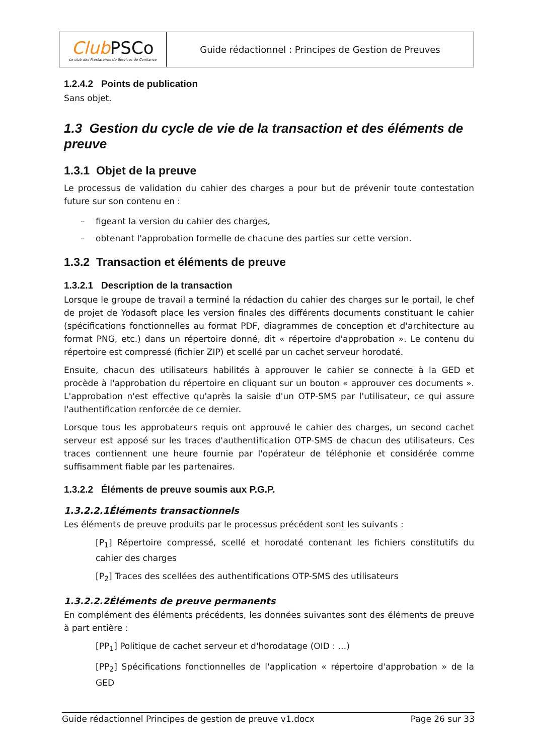| Club PSCo Le club des Prestataires de Services de Confiance | Guide rédactionnel : Principes de Gestion de Preuves |
1.2.4.2 Points de publication
Sans objet.
1.3 Gestion du cycle de vie de la transaction et des éléments de preuve
1.3.1 Objet de la preuve
Le processus de validation du cahier des charges a pour but de prévenir toute contestation future sur son contenu en :
– figeant la version du cahier des charges,
– obtenant l'approbation formelle de chacune des parties sur cette version.
1.3.2 Transaction et éléments de preuve
1.3.2.1 Description de la transaction
Lorsque le groupe de travail a terminé la rédaction du cahier des charges sur le portail, le chef de projet de Yodasoft place les version finales des différents documents constituant le cahier (spécifications fonctionnelles au format PDF, diagrammes de conception et d'architecture au format PNG, etc.) dans un répertoire donné, dit « répertoire d'approbation ». Le contenu du répertoire est compressé (fichier ZIP) et scellé par un cachet serveur horodaté.
Ensuite, chacun des utilisateurs habilités à approuver le cahier se connecte à la GED et procède à l'approbation du répertoire en cliquant sur un bouton « approuver ces documents ». L'approbation n'est effective qu'après la saisie d'un OTP-SMS par l'utilisateur, ce qui assure l'authentification renforcée de ce dernier.
Lorsque tous les approbateurs requis ont approuvé le cahier des charges, un second cachet serveur est apposé sur les traces d'authentification OTP-SMS de chacun des utilisateurs. Ces traces contiennent une heure fournie par l'opérateur de téléphonie et considérée comme suffisamment fiable par les partenaires.
1.3.2.2 Éléments de preuve soumis aux P.G.P.
1.3.2.2.1Éléments transactionnels
Les éléments de preuve produits par le processus précédent sont les suivants :
[P<sub>1</sub>] Répertoire compressé, scellé et horodaté contenant les fichiers constitutifs du cahier des charges
[P<sub>2</sub>] Traces des scellées des authentifications OTP-SMS des utilisateurs
1.3.2.2.2Éléments de preuve permanents
En complément des éléments précédents, les données suivantes sont des éléments de preuve à part entière :
[PP<sub>1</sub>] Politique de cachet serveur et d'horodatage (OID : …)
[PP<sub>2</sub>] Spécifications fonctionnelles de l'application « répertoire d'approbation » de la GED
Guide rédactionnel Principes de gestion de preuve v1.docx Page 26 sur 33